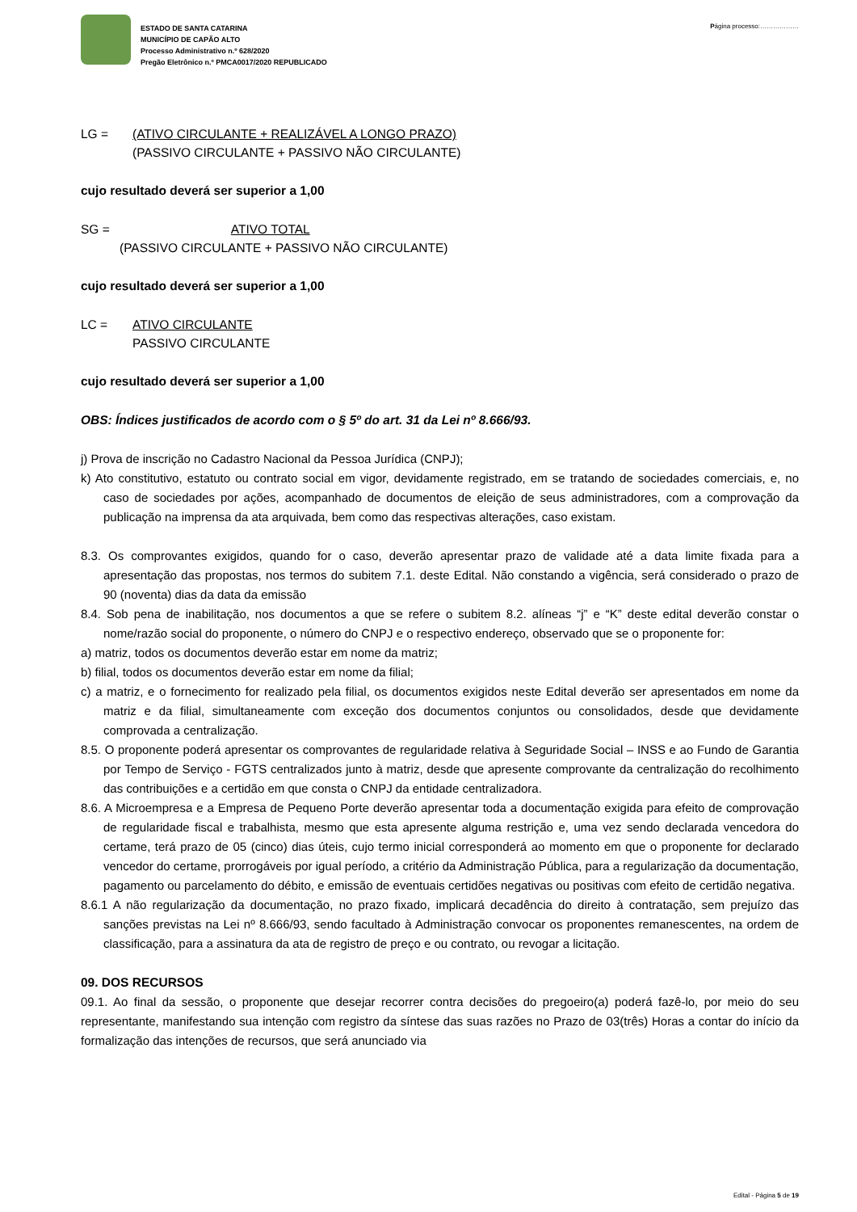ESTADO DE SANTA CATARINA
MUNICÍPIO DE CAPÃO ALTO
Processo Administrativo n.º 628/2020
Pregão Eletrônico n.º PMCA0017/2020 REPUBLICADO
Página processo:………………
LG = (ATIVO CIRCULANTE + REALIZÁVEL A LONGO PRAZO)
(PASSIVO CIRCULANTE + PASSIVO NÃO CIRCULANTE)
cujo resultado deverá ser superior a 1,00
SG = ATIVO TOTAL
(PASSIVO CIRCULANTE + PASSIVO NÃO CIRCULANTE)
cujo resultado deverá ser superior a 1,00
LC = ATIVO CIRCULANTE
PASSIVO CIRCULANTE
cujo resultado deverá ser superior a 1,00
OBS: Índices justificados de acordo com o § 5º do art. 31 da Lei nº 8.666/93.
j) Prova de inscrição no Cadastro Nacional da Pessoa Jurídica (CNPJ);
k) Ato constitutivo, estatuto ou contrato social em vigor, devidamente registrado, em se tratando de sociedades comerciais, e, no caso de sociedades por ações, acompanhado de documentos de eleição de seus administradores, com a comprovação da publicação na imprensa da ata arquivada, bem como das respectivas alterações, caso existam.
8.3. Os comprovantes exigidos, quando for o caso, deverão apresentar prazo de validade até a data limite fixada para a apresentação das propostas, nos termos do subitem 7.1. deste Edital. Não constando a vigência, será considerado o prazo de 90 (noventa) dias da data da emissão
8.4. Sob pena de inabilitação, nos documentos a que se refere o subitem 8.2. alíneas “j” e “K” deste edital deverão constar o nome/razão social do proponente, o número do CNPJ e o respectivo endereço, observado que se o proponente for:
a) matriz, todos os documentos deverão estar em nome da matriz;
b) filial, todos os documentos deverão estar em nome da filial;
c) a matriz, e o fornecimento for realizado pela filial, os documentos exigidos neste Edital deverão ser apresentados em nome da matriz e da filial, simultaneamente com exceção dos documentos conjuntos ou consolidados, desde que devidamente comprovada a centralização.
8.5. O proponente poderá apresentar os comprovantes de regularidade relativa à Seguridade Social – INSS e ao Fundo de Garantia por Tempo de Serviço - FGTS centralizados junto à matriz, desde que apresente comprovante da centralização do recolhimento das contribuições e a certidão em que consta o CNPJ da entidade centralizadora.
8.6. A Microempresa e a Empresa de Pequeno Porte deverão apresentar toda a documentação exigida para efeito de comprovação de regularidade fiscal e trabalhista, mesmo que esta apresente alguma restrição e, uma vez sendo declarada vencedora do certame, terá prazo de 05 (cinco) dias úteis, cujo termo inicial corresponderá ao momento em que o proponente for declarado vencedor do certame, prorrogáveis por igual período, a critério da Administração Pública, para a regularização da documentação, pagamento ou parcelamento do débito, e emissão de eventuais certidões negativas ou positivas com efeito de certidão negativa.
8.6.1 A não regularização da documentação, no prazo fixado, implicará decadência do direito à contratação, sem prejuízo das sanções previstas na Lei nº 8.666/93, sendo facultado à Administração convocar os proponentes remanescentes, na ordem de classificação, para a assinatura da ata de registro de preço e ou contrato, ou revogar a licitação.
09. DOS RECURSOS
09.1. Ao final da sessão, o proponente que desejar recorrer contra decisões do pregoeiro(a) poderá fazê-lo, por meio do seu representante, manifestando sua intenção com registro da síntese das suas razões no Prazo de 03(três) Horas a contar do início da formalização das intenções de recursos, que será anunciado via
Edital - Página 5 de 19